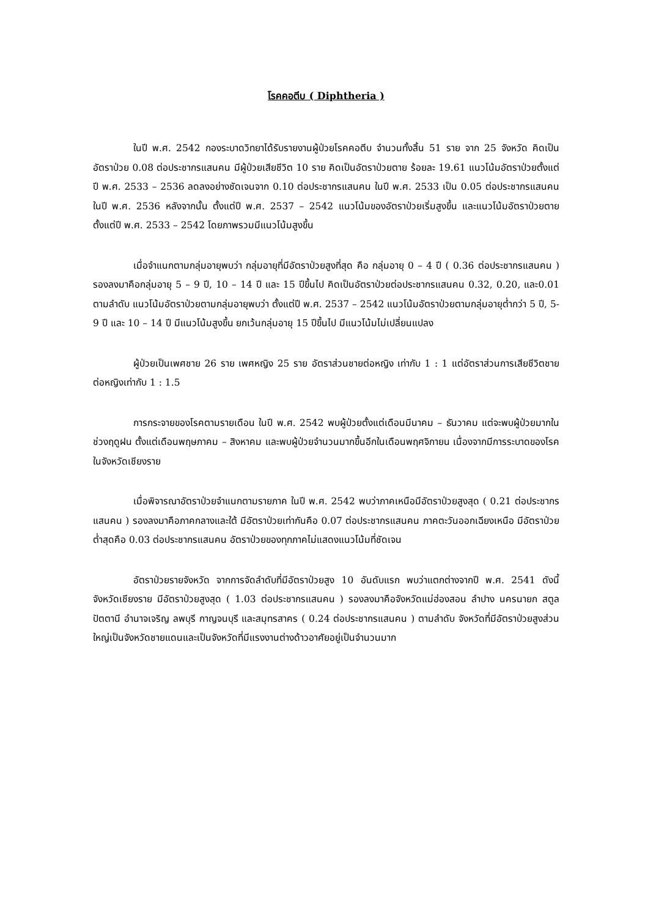โรคคอตีบ ( Diphtheria )
ในปี พ.ศ. 2542 กองระบาดวิทยาได้รับรายงานผู้ป่วยโรคคอตีบ จำนวนทั้งสิ้น 51 ราย จาก 25 จังหวัด คิดเป็นอัตราป่วย 0.08 ต่อประชากรแสนคน มีผู้ป่วยเสียชีวิต 10 ราย คิดเป็นอัตราป่วยตาย ร้อยละ 19.61 แนวโน้มอัตราป่วยตั้งแต่ปี พ.ศ. 2533 – 2536 ลดลงอย่างชัดเจนจาก 0.10 ต่อประชากรแสนคน ในปี พ.ศ. 2533 เป็น 0.05 ต่อประชากรแสนคน ในปี พ.ศ. 2536 หลังจากนั้น ตั้งแต่ปี พ.ศ. 2537 – 2542 แนวโน้มของอัตราป่วยเริ่มสูงขึ้น และแนวโน้มอัตราป่วยตายตั้งแต่ปี พ.ศ. 2533 – 2542 โดยภาพรวมมีแนวโน้มสูงขึ้น
เมื่อจำแนกตามกลุ่มอายุพบว่า กลุ่มอายุที่มีอัตราป่วยสูงที่สุด คือ กลุ่มอายุ 0 – 4 ปี ( 0.36 ต่อประชากรแสนคน ) รองลงมาคือกลุ่มอายุ 5 – 9 ปี, 10 – 14 ปี และ 15 ปีขึ้นไป คิดเป็นอัตราป่วยต่อประชากรแสนคน 0.32, 0.20, และ0.01 ตามลำดับ แนวโน้มอัตราป่วยตามกลุ่มอายุพบว่า ตั้งแต่ปี พ.ศ. 2537 – 2542 แนวโน้มอัตราป่วยตามกลุ่มอายุต่ำกว่า 5 ปี, 5-9 ปี และ 10 – 14 ปี มีแนวโน้มสูงขึ้น ยกเว้นกลุ่มอายุ 15 ปีขึ้นไป มีแนวโน้มไม่เปลี่ยนแปลง
ผู้ป่วยเป็นเพศชาย 26 ราย เพศหญิง 25 ราย อัตราส่วนชายต่อหญิง เท่ากับ 1 : 1 แต่อัตราส่วนการเสียชีวิตชายต่อหญิงเท่ากับ 1 : 1.5
การกระจายของโรคตามรายเดือน ในปี พ.ศ. 2542 พบผู้ป่วยตั้งแต่เดือนมีนาคม – ธันวาคม แต่จะพบผู้ป่วยมากในช่วงฤดูฝน ตั้งแต่เดือนพฤษภาคม – สิงหาคม และพบผู้ป่วยจำนวนมากขึ้นอีกในเดือนพฤศจิกายน เนื่องจากมีการระบาดของโรคในจังหวัดเชียงราย
เมื่อพิจารณาอัตราป่วยจำแนกตามรายภาค ในปี พ.ศ. 2542 พบว่าภาคเหนือมีอัตราป่วยสูงสุด ( 0.21 ต่อประชากรแสนคน ) รองลงมาคือภาคกลางและใต้ มีอัตราป่วยเท่ากันคือ 0.07 ต่อประชากรแสนคน ภาคตะวันออกเฉียงเหนือ มีอัตราป่วยต่ำสุดคือ 0.03 ต่อประชากรแสนคน อัตราป่วยของทุกภาคไม่แสดงแนวโน้มที่ชัดเจน
อัตราป่วยรายจังหวัด จากการจัดลำดับที่มีอัตราป่วยสูง 10 อันดับแรก พบว่าแตกต่างจากปี พ.ศ. 2541 ดังนี้ จังหวัดเชียงราย มีอัตราป่วยสูงสุด ( 1.03 ต่อประชากรแสนคน ) รองลงมาคือจังหวัดแม่ฮ่องสอน ลำปาง นครนายก สตูล ปัตตานี อำนาจเจริญ ลพบุรี กาญจนบุรี และสมุทรสาคร ( 0.24 ต่อประชากรแสนคน ) ตามลำดับ จังหวัดที่มีอัตราป่วยสูงส่วนใหญ่เป็นจังหวัดชายแดนและเป็นจังหวัดที่มีแรงงานต่างด้าวอาศัยอยู่เป็นจำนวนมาก